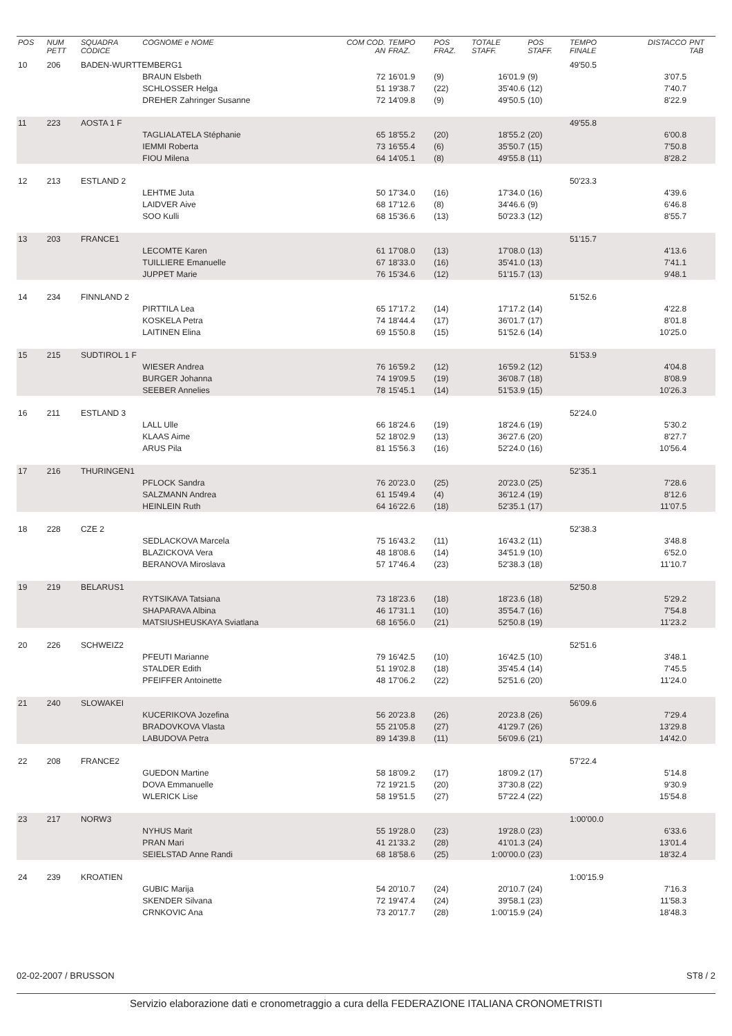| POS | NUM PETT | SQUADRA CODICE | COGNOME e NOME | COM COD. AN | TEMPO FRAZ. | POS FRAZ. | TOTALE STAFF. | POS STAFF. | TEMPO FINALE | DISTACCO | PNT TAB |
| --- | --- | --- | --- | --- | --- | --- | --- | --- | --- | --- | --- |
| 10 | 206 | BADEN-WURTTEMBERG1 | | | | | | | 49'50.5 | | |
| | | | BRAUN Elsbeth | 72 | 16'01.9 | (9) | 16'01.9 | (9) | | 3'07.5 | |
| | | | SCHLOSSER Helga | 51 | 19'38.7 | (22) | 35'40.6 | (12) | | 7'40.7 | |
| | | | DREHER Zahringer Susanne | 72 | 14'09.8 | (9) | 49'50.5 | (10) | | 8'22.9 | |
| 11 | 223 | AOSTA 1 F | | | | | | | 49'55.8 | | |
| | | | TAGLIALATELA Stéphanie | 65 | 18'55.2 | (20) | 18'55.2 | (20) | | 6'00.8 | |
| | | | IEMMI Roberta | 73 | 16'55.4 | (6) | 35'50.7 | (15) | | 7'50.8 | |
| | | | FIOU Milena | 64 | 14'05.1 | (8) | 49'55.8 | (11) | | 8'28.2 | |
| 12 | 213 | ESTLAND 2 | | | | | | | 50'23.3 | | |
| | | | LEHTME Juta | 50 | 17'34.0 | (16) | 17'34.0 | (16) | | 4'39.6 | |
| | | | LAIDVER Aive | 68 | 17'12.6 | (8) | 34'46.6 | (9) | | 6'46.8 | |
| | | | SOO Kulli | 68 | 15'36.6 | (13) | 50'23.3 | (12) | | 8'55.7 | |
| 13 | 203 | FRANCE1 | | | | | | | 51'15.7 | | |
| | | | LECOMTE Karen | 61 | 17'08.0 | (13) | 17'08.0 | (13) | | 4'13.6 | |
| | | | TUILLIERE Emanuelle | 67 | 18'33.0 | (16) | 35'41.0 | (13) | | 7'41.1 | |
| | | | JUPPET Marie | 76 | 15'34.6 | (12) | 51'15.7 | (13) | | 9'48.1 | |
| 14 | 234 | FINNLAND 2 | | | | | | | 51'52.6 | | |
| | | | PIRTTILA Lea | 65 | 17'17.2 | (14) | 17'17.2 | (14) | | 4'22.8 | |
| | | | KOSKELA Petra | 74 | 18'44.4 | (17) | 36'01.7 | (17) | | 8'01.8 | |
| | | | LAITINEN Elina | 69 | 15'50.8 | (15) | 51'52.6 | (14) | | 10'25.0 | |
| 15 | 215 | SUDTIROL 1 F | | | | | | | 51'53.9 | | |
| | | | WIESER Andrea | 76 | 16'59.2 | (12) | 16'59.2 | (12) | | 4'04.8 | |
| | | | BURGER Johanna | 74 | 19'09.5 | (19) | 36'08.7 | (18) | | 8'08.9 | |
| | | | SEEBER Annelies | 78 | 15'45.1 | (14) | 51'53.9 | (15) | | 10'26.3 | |
| 16 | 211 | ESTLAND 3 | | | | | | | 52'24.0 | | |
| | | | LALL Ulle | 66 | 18'24.6 | (19) | 18'24.6 | (19) | | 5'30.2 | |
| | | | KLAAS Aime | 52 | 18'02.9 | (13) | 36'27.6 | (20) | | 8'27.7 | |
| | | | ARUS Pila | 81 | 15'56.3 | (16) | 52'24.0 | (16) | | 10'56.4 | |
| 17 | 216 | THURINGEN1 | | | | | | | 52'35.1 | | |
| | | | PFLOCK Sandra | 76 | 20'23.0 | (25) | 20'23.0 | (25) | | 7'28.6 | |
| | | | SALZMANN Andrea | 61 | 15'49.4 | (4) | 36'12.4 | (19) | | 8'12.6 | |
| | | | HEINLEIN Ruth | 64 | 16'22.6 | (18) | 52'35.1 | (17) | | 11'07.5 | |
| 18 | 228 | CZE 2 | | | | | | | 52'38.3 | | |
| | | | SEDLACKOVA Marcela | 75 | 16'43.2 | (11) | 16'43.2 | (11) | | 3'48.8 | |
| | | | BLAZICKOVA Vera | 48 | 18'08.6 | (14) | 34'51.9 | (10) | | 6'52.0 | |
| | | | BERANOVA Miroslava | 57 | 17'46.4 | (23) | 52'38.3 | (18) | | 11'10.7 | |
| 19 | 219 | BELARUS1 | | | | | | | 52'50.8 | | |
| | | | RYTSIKAVA Tatsiana | 73 | 18'23.6 | (18) | 18'23.6 | (18) | | 5'29.2 | |
| | | | SHAPARAVA Albina | 46 | 17'31.1 | (10) | 35'54.7 | (16) | | 7'54.8 | |
| | | | MATSIUSHEUSKAYA Sviatlana | 68 | 16'56.0 | (21) | 52'50.8 | (19) | | 11'23.2 | |
| 20 | 226 | SCHWEIZ2 | | | | | | | 52'51.6 | | |
| | | | PFEUTI Marianne | 79 | 16'42.5 | (10) | 16'42.5 | (10) | | 3'48.1 | |
| | | | STALDER Edith | 51 | 19'02.8 | (18) | 35'45.4 | (14) | | 7'45.5 | |
| | | | PFEIFFER Antoinette | 48 | 17'06.2 | (22) | 52'51.6 | (20) | | 11'24.0 | |
| 21 | 240 | SLOWAKEI | | | | | | | 56'09.6 | | |
| | | | KUCERIKOVA Jozefina | 56 | 20'23.8 | (26) | 20'23.8 | (26) | | 7'29.4 | |
| | | | BRADOVKOVA Vlasta | 55 | 21'05.8 | (27) | 41'29.7 | (26) | | 13'29.8 | |
| | | | LABUDOVA Petra | 89 | 14'39.8 | (11) | 56'09.6 | (21) | | 14'42.0 | |
| 22 | 208 | FRANCE2 | | | | | | | 57'22.4 | | |
| | | | GUEDON Martine | 58 | 18'09.2 | (17) | 18'09.2 | (17) | | 5'14.8 | |
| | | | DOVA Emmanuelle | 72 | 19'21.5 | (20) | 37'30.8 | (22) | | 9'30.9 | |
| | | | WLERICK Lise | 58 | 19'51.5 | (27) | 57'22.4 | (22) | | 15'54.8 | |
| 23 | 217 | NORW3 | | | | | | | 1:00'00.0 | | |
| | | | NYHUS Marit | 55 | 19'28.0 | (23) | 19'28.0 | (23) | | 6'33.6 | |
| | | | PRAN Mari | 41 | 21'33.2 | (28) | 41'01.3 | (24) | | 13'01.4 | |
| | | | SEIELSTAD Anne Randi | 68 | 18'58.6 | (25) | 1:00'00.0 | (23) | | 18'32.4 | |
| 24 | 239 | KROATIEN | | | | | | | 1:00'15.9 | | |
| | | | GUBIC Marija | 54 | 20'10.7 | (24) | 20'10.7 | (24) | | 7'16.3 | |
| | | | SKENDER Silvana | 72 | 19'47.4 | (24) | 39'58.1 | (23) | | 11'58.3 | |
| | | | CRNKOVIC Ana | 73 | 20'17.7 | (28) | 1:00'15.9 | (24) | | 18'48.3 | |
02-02-2007 / BRUSSON ST8 / 2
Servizio elaborazione dati e cronometraggio a cura della FEDERAZIONE ITALIANA CRONOMETRISTI